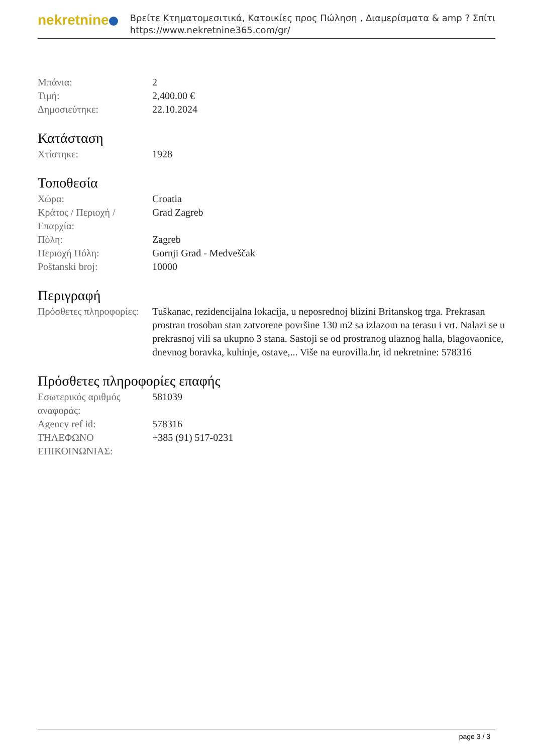nekretnine
Βρείτε Κτηματομεσιτικά, Κατοικίες προς Πώληση , Διαμερίσματα & amp ? Σπίτι
https://www.nekretnine365.com/gr/
| Μπάνια: | 2 |
| Τιμή: | 2,400.00 € |
| Δημοσιεύτηκε: | 22.10.2024 |
Κατάσταση
| Χτίστηκε: | 1928 |
Τοποθεσία
| Χώρα: | Croatia |
| Κράτος / Περιοχή / Επαρχία: | Grad Zagreb |
| Πόλη: | Zagreb |
| Περιοχή Πόλη: | Gornji Grad - Medveščak |
| Poštanski broj: | 10000 |
Περιγραφή
| Πρόσθετες πληροφορίες: | Tuškanac, rezidencijalna lokacija, u neposrednoj blizini Britanskog trga. Prekrasan prostran trosoban stan zatvorene površine 130 m2 sa izlazom na terasu i vrt. Nalazi se u prekrasnoj vili sa ukupno 3 stana. Sastoji se od prostranog ulaznog halla, blagovaonice, dnevnog boravka, kuhinje, ostave,... Više na eurovilla.hr, id nekretnine: 578316 |
Πρόσθετες πληροφορίες επαφής
| Εσωτερικός αριθμός αναφοράς: | 581039 |
| Agency ref id: | 578316 |
| ΤΗΛΕΦΩΝΟ ΕΠΙΚΟΙΝΩΝΙΑΣ: | +385 (91) 517-0231 |
page 3 / 3